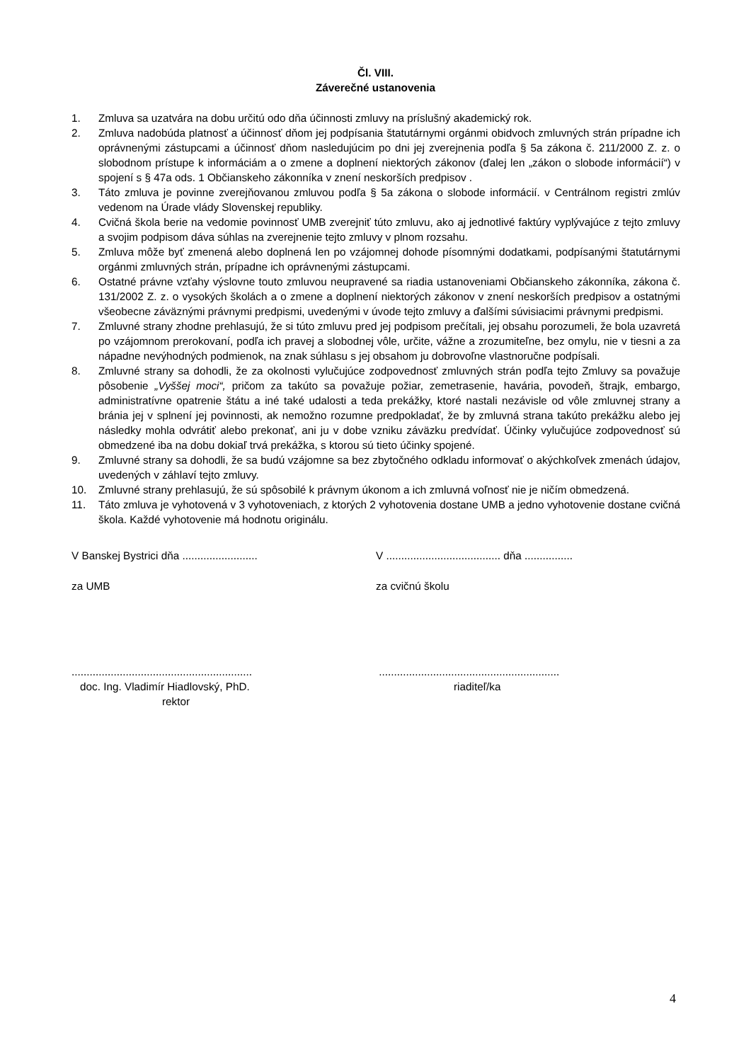Čl. VIII.
Záverečné ustanovenia
1. Zmluva sa uzatvára na dobu určitú odo dňa účinnosti zmluvy na príslušný akademický rok.
2. Zmluva nadobúda platnosť a účinnosť dňom jej podpísania štatutárnymi orgánmi obidvoch zmluvných strán prípadne ich oprávnenými zástupcami a účinnosť dňom nasledujúcim po dni jej zverejnenia podľa § 5a zákona č. 211/2000 Z. z. o slobodnom prístupe k informáciám a o zmene a doplnení niektorých zákonov (ďalej len „zákon o slobode informácií“) v spojení s § 47a ods. 1 Občianskeho zákonníka v znení neskorších predpisov .
3. Táto zmluva je povinne zverejňovanou zmluvou podľa § 5a zákona o slobode informácií. v Centrálnom registri zmlúv vedenom na Úrade vlády Slovenskej republiky.
4. Cvičná škola berie na vedomie povinnosť UMB zverejniť túto zmluvu, ako aj jednotlivé faktúry vyplývajúce z tejto zmluvy a svojim podpisom dáva súhlas na zverejnenie tejto zmluvy v plnom rozsahu.
5. Zmluva môže byť zmenená alebo doplnená len po vzájomnej dohode písomnými dodatkami, podpísanými štatutárnymi orgánmi zmluvných strán, prípadne ich oprávnenými zástupcami.
6. Ostatné právne vzťahy výslovne touto zmluvou neupravené sa riadia ustanoveniami Občianskeho zákonníka, zákona č. 131/2002 Z. z. o vysokých školách a o zmene a doplnení niektorých zákonov v znení neskorších predpisov a ostatnými všeobecne záväznými právnymi predpismi, uvedenými v úvode tejto zmluvy a ďalšími súvisiacimi právnymi predpismi.
7. Zmluvné strany zhodne prehlasujú, že si túto zmluvu pred jej podpisom prečítali, jej obsahu porozumeli, že bola uzavretá po vzájomnom prerokovaní, podľa ich pravej a slobodnej vôle, určite, vážne a zrozumiteľne, bez omylu, nie v tiesni a za nápadne nevýhodných podmienok, na znak súhlasu s jej obsahom ju dobrovoľne vlastnoručne podpísali.
8. Zmluvné strany sa dohodli, že za okolnosti vylučujúce zodpovednosť zmluvných strán podľa tejto Zmluvy sa považuje pôsobenie „Vyššej moci“, pričom za takúto sa považuje požiar, zemetrasenie, havária, povodeň, štrajk, embargo, administratívne opatrenie štátu a iné také udalosti a teda prekážky, ktoré nastali nezávisle od vôle zmluvnej strany a bránia jej v splnení jej povinnosti, ak nemožno rozumne predpokladať, že by zmluvná strana takúto prekážku alebo jej následky mohla odvrátiť alebo prekonať, ani ju v dobe vzniku záväzku predvídať. Účinky vylučujúce zodpovednosť sú obmedzené iba na dobu dokiaľ trvá prekážka, s ktorou sú tieto účinky spojené.
9. Zmluvné strany sa dohodli, že sa budú vzájomne sa bez zbytočného odkladu informovať o akýchkoľvek zmenách údajov, uvedených v záhlaví tejto zmluvy.
10. Zmluvné strany prehlasujú, že sú spôsobilé k právnym úkonom a ich zmluvná voľnosť nie je ničím obmedzená.
11. Táto zmluva je vyhotovená v 3 vyhotoveniach, z ktorých 2 vyhotovenia dostane UMB a jedno vyhotovenie dostane cvičná škola. Každé vyhotovenie má hodnotu originálu.
V Banskej Bystrici dňa .........................
za UMB
............................................................
doc. Ing. Vladimír Hiadlovský, PhD.
rektor
V ...................................... dňa ................
za cvičnú školu
............................................................
riaditeľ/ka
4